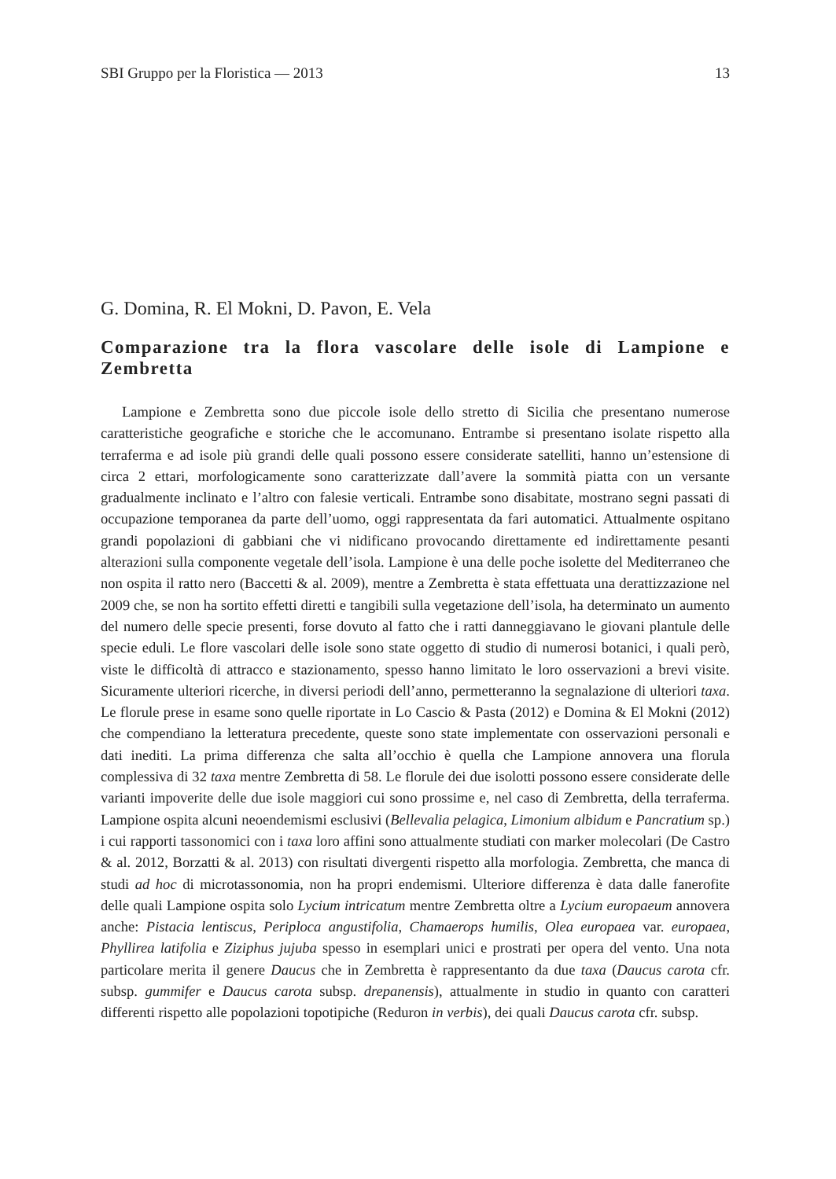SBI Gruppo per la Floristica — 2013 13
G. Domina, R. El Mokni, D. Pavon, E. Vela
Comparazione tra la flora vascolare delle isole di Lampione e Zembretta
Lampione e Zembretta sono due piccole isole dello stretto di Sicilia che presentano numerose caratteristiche geografiche e storiche che le accomunano. Entrambe si presenta­no isolate rispetto alla terraferma e ad isole più grandi delle quali possono essere conside­rate satelliti, hanno un’estensione di circa 2 ettari, morfologicamente sono caratterizzate dall’avere la sommità piatta con un versante gradualmente inclinato e l’altro con falesie verticali. Entrambe sono disabitate, mostrano segni passati di occupazione temporanea da parte dell’uomo, oggi rappresentata da fari automatici. Attualmente ospitano grandi popo­lazioni di gabbiani che vi nidificano provocando direttamente ed indirettamente pesanti alterazioni sulla componente vegetale dell’isola. Lampione è una delle poche isolette del Mediterraneo che non ospita il ratto nero (Baccetti & al. 2009), mentre a Zembretta è stata effettuata una derattizzazione nel 2009 che, se non ha sortito effetti diretti e tangibili sulla vegetazione dell’isola, ha determinato un aumento del numero delle specie presenti, forse dovuto al fatto che i ratti danneggiavano le giovani plantule delle specie eduli. Le flore vascolari delle isole sono state oggetto di studio di numerosi botanici, i quali però, viste le difficoltà di attracco e stazionamento, spesso hanno limitato le loro osservazioni a brevi visite. Sicuramente ulteriori ricerche, in diversi periodi dell’anno, permetteranno la segna­lazione di ulteriori taxa. Le florule prese in esame sono quelle riportate in Lo Cascio & Pasta (2012) e Domina & El Mokni (2012) che compendiano la letteratura precedente, queste sono state implementate con osservazioni personali e dati inediti. La prima diffe­renza che salta all’occhio è quella che Lampione annovera una florula complessiva di 32 taxa mentre Zembretta di 58. Le florule dei due isolotti possono essere considerate delle varianti impoverite delle due isole maggiori cui sono prossime e, nel caso di Zembretta, della terraferma. Lampione ospita alcuni neoendemismi esclusivi (Bellevalia pelagica, Limonium albidum e Pancratium sp.) i cui rapporti tassonomici con i taxa loro affini sono attualmente studiati con marker molecolari (De Castro & al. 2012, Borzatti & al. 2013) con risultati divergenti rispetto alla morfologia. Zembretta, che manca di studi ad hoc di micro­tassonomia, non ha propri endemismi. Ulteriore differenza è data dalle fanerofite delle quali Lampione ospita solo Lycium intricatum mentre Zembretta oltre a Lycium europaeum annovera anche: Pistacia lentiscus, Periploca angustifolia, Chamaerops humilis, Olea europaea var. europaea, Phyllirea latifolia e Ziziphus jujuba spesso in esemplari unici e prostrati per opera del vento. Una nota particolare merita il genere Daucus che in Zembretta è rappresentanto da due taxa (Daucus carota cfr. subsp. gummifer e Daucus carota subsp. drepanensis), attualmente in studio in quanto con caratteri differenti rispet­to alle popolazioni topotipiche (Reduron in verbis), dei quali Daucus carota cfr. subsp.